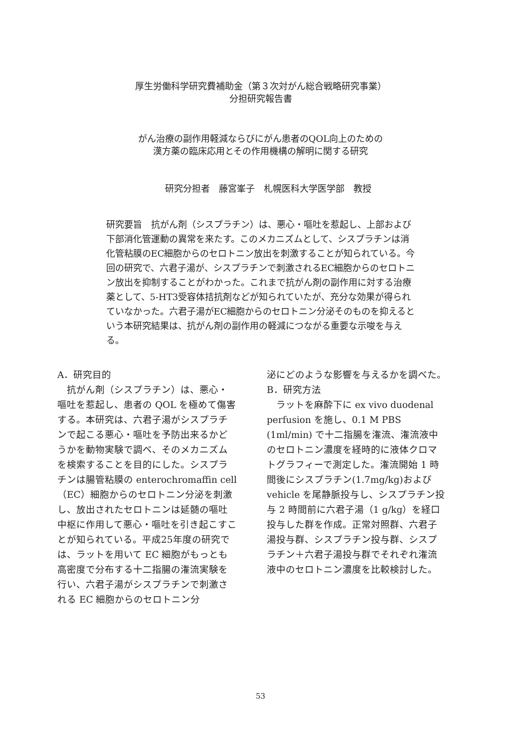厚生労働科学研究費補助金（第３次対がん総合戦略研究事業）
分担研究報告書
がん治療の副作用軽減ならびにがん患者のQOL向上のための
漢方薬の臨床応用とその作用機構の解明に関する研究
研究分担者　藤宮峯子　札幌医科大学医学部　教授
研究要旨　抗がん剤（シスプラチン）は、悪心・嘔吐を惹起し、上部および下部消化管運動の異常を来たす。このメカニズムとして、シスプラチンは消化管粘膜のEC細胞からのセロトニン放出を刺激することが知られている。今回の研究で、六君子湯が、シスプラチンで刺激されるEC細胞からのセロトニン放出を抑制することがわかった。これまで抗がん剤の副作用に対する治療薬として、5-HT3受容体拮抗剤などが知られていたが、充分な効果が得られていなかった。六君子湯がEC細胞からのセロトニン分泌そのものを抑えるという本研究結果は、抗がん剤の副作用の軽減につながる重要な示唆を与える。
A．研究目的
　抗がん剤（シスプラチン）は、悪心・嘔吐を惹起し、患者の QOL を極めて傷害する。本研究は、六君子湯がシスプラチンで起こる悪心・嘔吐を予防出来るかどうかを動物実験で調べ、そのメカニズムを検索することを目的にした。シスプラチンは腸管粘膜の enterochromaffin cell（EC）細胞からのセロトニン分泌を刺激し、放出されたセロトニンは延髄の嘔吐中枢に作用して悪心・嘔吐を引き起こすことが知られている。平成25年度の研究では、ラットを用いて EC 細胞がもっとも高密度で分布する十二指腸の潅流実験を行い、六君子湯がシスプラチンで刺激される EC 細胞からのセロトニン分
泌にどのような影響を与えるかを調べた。
B．研究方法
　ラットを麻酔下に ex vivo duodenal perfusion を施し、0.1 M PBS (1ml/min) で十二指腸を潅流、潅流液中のセロトニン濃度を経時的に液体クロマトグラフィーで測定した。潅流開始 1 時間後にシスプラチン(1.7mg/kg)および vehicle を尾静脈投与し、シスプラチン投与 2 時間前に六君子湯（1 g/kg）を経口投与した群を作成。正常対照群、六君子湯投与群、シスプラチン投与群、シスプラチン＋六君子湯投与群でそれぞれ潅流液中のセロトニン濃度を比較検討した。
53